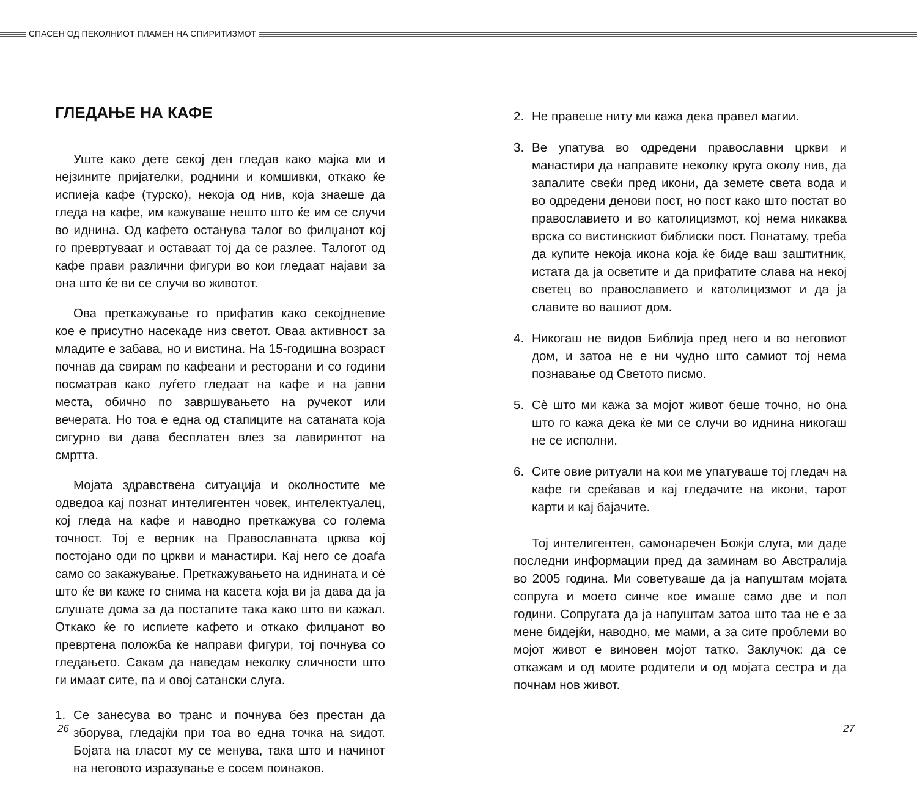СПАСЕН ОД ПЕКОЛНИОТ ПЛАМЕН НА СПИРИТИЗМОТ
ГЛЕДАЊЕ НА КАФЕ
Уште како дете секој ден гледав како мајка ми и нејзините пријателки, роднини и комшивки, откако ќе испиеја кафе (турско), некоја од нив, која знаеше да гледа на кафе, им кажуваше нешто што ќе им се случи во иднина. Од кафето останува талог во филџанот кој го превртуваат и оставаат тој да се разлее. Талогот од кафе прави различни фигури во кои гледаат најави за она што ќе ви се случи во животот.
Ова преткажување го прифатив како секојдневие кое е присутно насекаде низ светот. Оваа активност за младите е забава, но и вистина. На 15-годишна возраст почнав да свирам по кафеани и ресторани и со години посматрав како луѓето гледаат на кафе и на јавни места, обично по завршувањето на ручекот или вечерата. Но тоа е една од стапиците на сатаната која сигурно ви дава бесплатен влез за лавиринтот на смртта.
Мојата здравствена ситуација и околностите ме одведоа кај познат интелигентен човек, интелектуалец, кој гледа на кафе и наводно преткажува со голема точност. Тој е верник на Православната црква кој постојано оди по цркви и манастири. Кај него се доаѓа само со закажување. Преткажувањето на иднината и сè што ќе ви каже го снима на касета која ви ја дава да ја слушате дома за да постапите така како што ви кажал. Откако ќе го испиете кафето и откако филџанот во превртена положба ќе направи фигури, тој почнува со гледањето. Сакам да наведам неколку сличности што ги имаат сите, па и овој сатански слуга.
1. Се занесува во транс и почнува без престан да зборува, гледајќи при тоа во една точка на ѕидот. Бојата на гласот му се менува, така што и начинот на неговото изразување е сосем поинаков.
2. Не правеше ниту ми кажа дека правел магии.
3. Ве упатува во одредени православни цркви и манастири да направите неколку круга околу нив, да запалите свеќи пред икони, да земете света вода и во одредени денови пост, но пост како што постат во православието и во католицизмот, кој нема никаква врска со вистинскиот библиски пост. Понатаму, треба да купите некоја икона која ќе биде ваш заштитник, истата да ја осветите и да прифатите слава на некој светец во православието и католицизмот и да ја славите во вашиот дом.
4. Никогаш не видов Библија пред него и во неговиот дом, и затоа не е ни чудно што самиот тој нема познавање од Светото писмо.
5. Сè што ми кажа за мојот живот беше точно, но она што го кажа дека ќе ми се случи во иднина никогаш не се исполни.
6. Сите овие ритуали на кои ме упатуваше тој гледач на кафе ги среќавав и кај гледачите на икони, тарот карти и кај бајачите.
Тој интелигентен, самонаречен Божји слуга, ми даде последни информации пред да заминам во Австралија во 2005 година. Ми советуваше да ја напуштам мојата сопруга и моето синче кое имаше само две и пол години. Сопругата да ја напуштам затоа што таа не е за мене бидејќи, наводно, ме мами, а за сите проблеми во мојот живот е виновен мојот татко. Заклучок: да се откажам и од моите родители и од мојата сестра и да почнам нов живот.
26 27